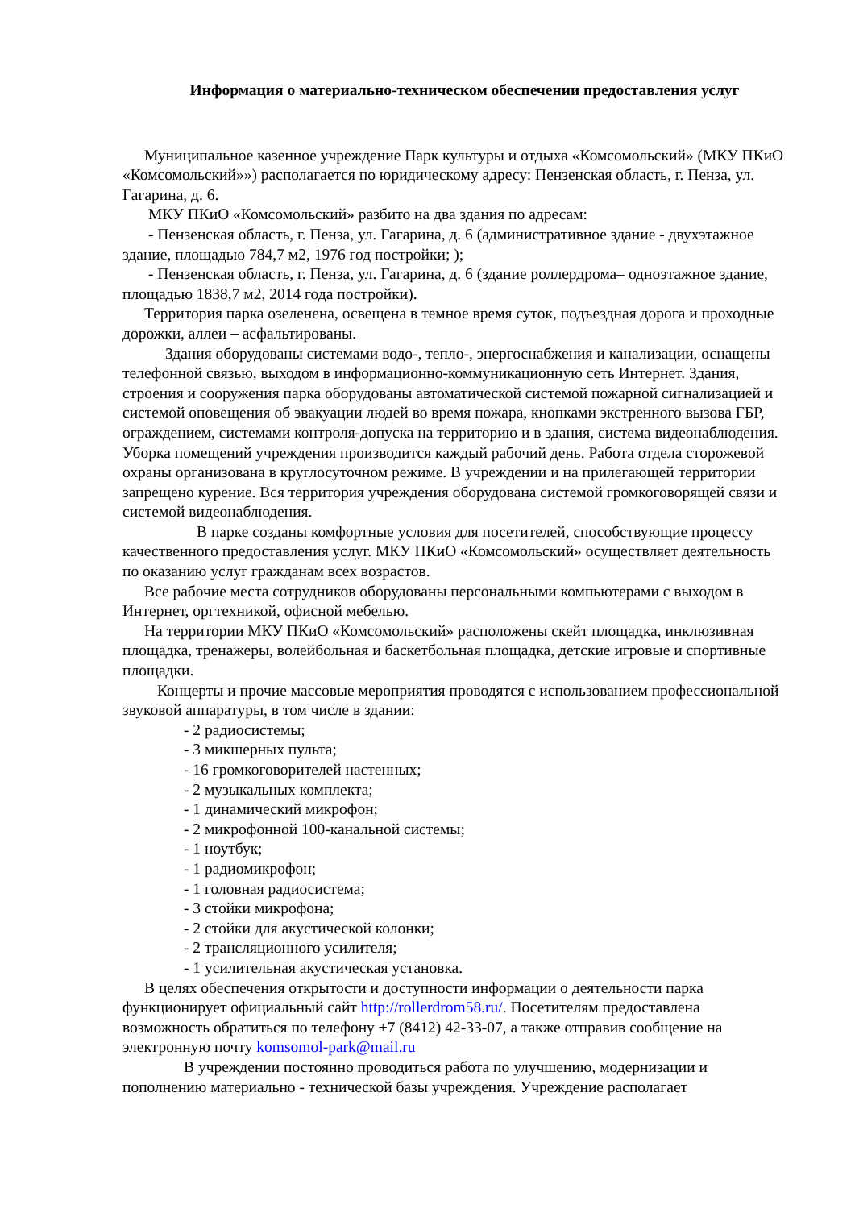Информация о материально-техническом обеспечении предоставления услуг
Муниципальное казенное учреждение Парк культуры и отдыха «Комсомольский» (МКУ ПКиО «Комсомольский»») располагается по юридическому адресу: Пензенская область, г. Пенза, ул. Гагарина, д. 6.
МКУ ПКиО «Комсомольский» разбито на два здания по адресам:
- Пензенская область, г. Пенза, ул. Гагарина, д. 6 (административное здание - двухэтажное здание, площадью 784,7 м2, 1976 год постройки; );
- Пензенская область, г. Пенза, ул. Гагарина, д. 6 (здание роллердрома– одноэтажное здание, площадью 1838,7 м2, 2014 года постройки).
Территория парка озеленена, освещена в темное время суток, подъездная дорога и проходные дорожки, аллеи – асфальтированы.
Здания оборудованы системами водо-, тепло-, энергоснабжения и канализации, оснащены телефонной связью, выходом в информационно-коммуникационную сеть Интернет. Здания, строения и сооружения парка оборудованы автоматической системой пожарной сигнализацией и системой оповещения об эвакуации людей во время пожара, кнопками экстренного вызова ГБР, ограждением, системами контроля-допуска на территорию и в здания, система видеонаблюдения. Уборка помещений учреждения производится каждый рабочий день. Работа отдела сторожевой охраны организована в круглосуточном режиме. В учреждении и на прилегающей территории запрещено курение. Вся территория учреждения оборудована системой громкоговорящей связи и системой видеонаблюдения.
В парке созданы комфортные условия для посетителей, способствующие процессу качественного предоставления услуг. МКУ ПКиО «Комсомольский» осуществляет деятельность по оказанию услуг гражданам всех возрастов.
Все рабочие места сотрудников оборудованы персональными компьютерами с выходом в Интернет, оргтехникой, офисной мебелью.
На территории МКУ ПКиО «Комсомольский» расположены скейт площадка, инклюзивная площадка, тренажеры, волейбольная и баскетбольная площадка, детские игровые и спортивные площадки.
Концерты и прочие массовые мероприятия проводятся с использованием профессиональной звуковой аппаратуры, в том числе в здании:
- 2 радиосистемы;
- 3 микшерных пульта;
- 16 громкоговорителей настенных;
- 2 музыкальных комплекта;
- 1 динамический микрофон;
- 2 микрофонной 100-канальной системы;
- 1 ноутбук;
- 1 радиомикрофон;
- 1 головная радиосистема;
- 3 стойки микрофона;
- 2 стойки для акустической колонки;
- 2 трансляционного усилителя;
- 1 усилительная акустическая установка.
В целях обеспечения открытости и доступности информации о деятельности парка функционирует официальный сайт http://rollerdrom58.ru/. Посетителям предоставлена возможность обратиться по телефону +7 (8412) 42-33-07, а также отправив сообщение на электронную почту komsomol-park@mail.ru
В учреждении постоянно проводиться работа по улучшению, модернизации и пополнению материально - технической базы учреждения. Учреждение располагает